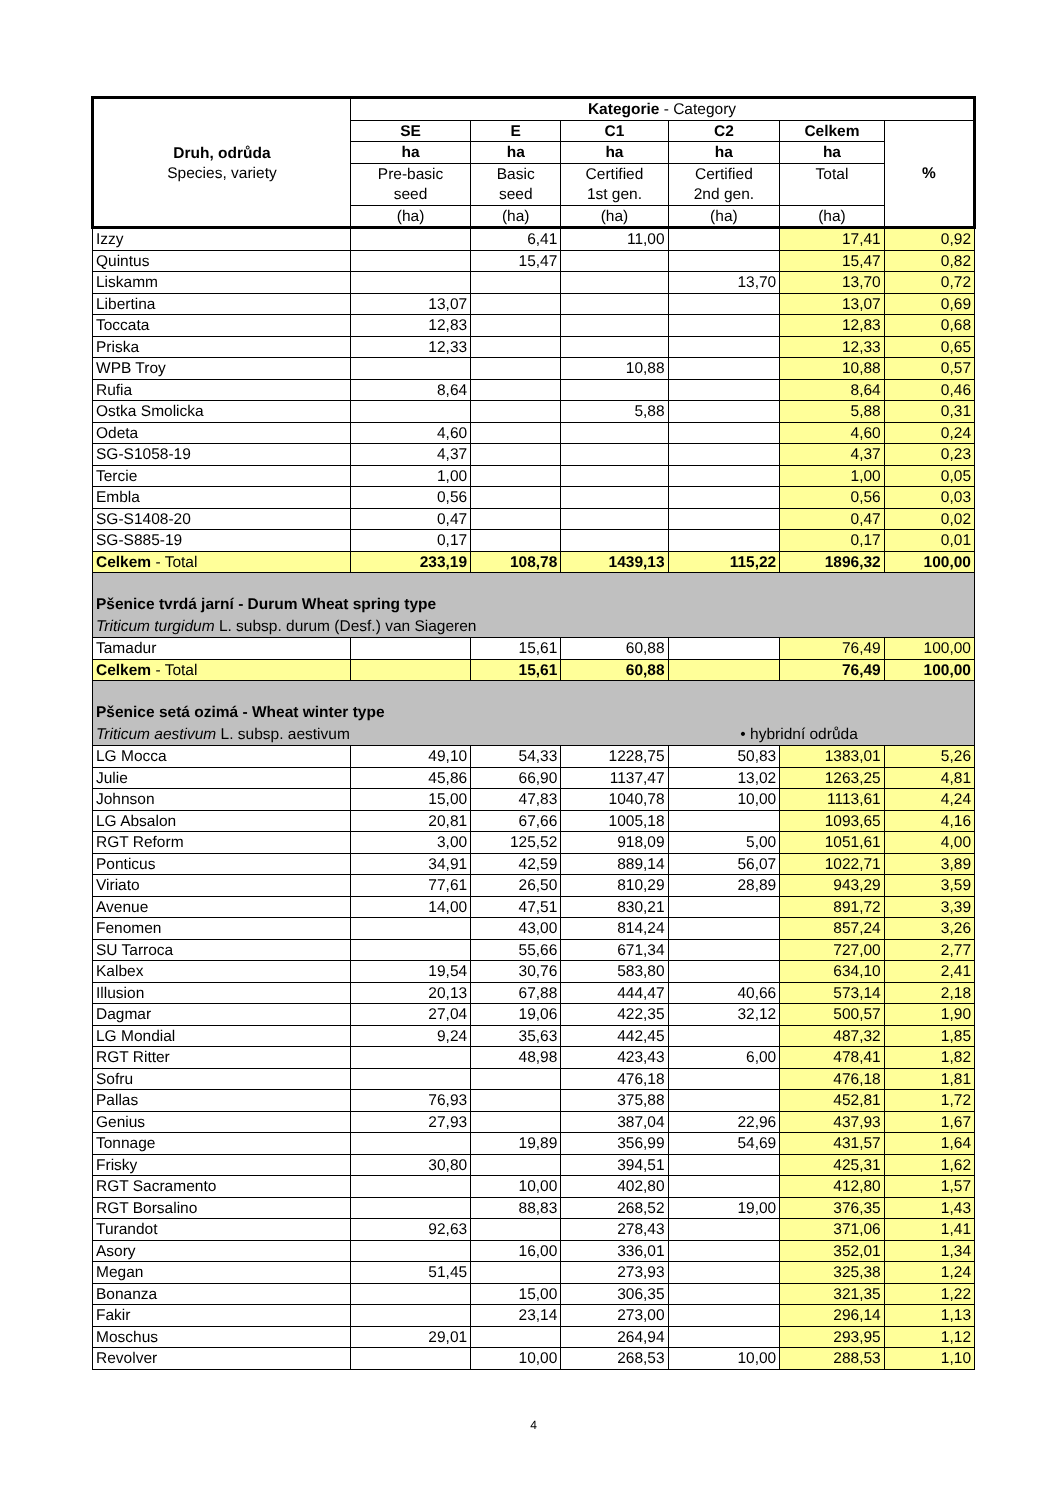| Druh, odrůda Species, variety | Kategorie - Category | | | | | |
| --- | --- | --- | --- | --- | --- | --- |
| | SE | E | C1 | C2 | Celkem | % |
| | ha | ha | ha | ha | ha | |
| | Pre-basic | Basic | Certified | Certified | Total | |
| | seed | seed | 1st gen. | 2nd gen. | | |
| | (ha) | (ha) | (ha) | (ha) | (ha) | |
| Izzy | | 6,41 | 11,00 | | 17,41 | 0,92 |
| Quintus | | 15,47 | | | 15,47 | 0,82 |
| Liskamm | | | | 13,70 | 13,70 | 0,72 |
| Libertina | 13,07 | | | | 13,07 | 0,69 |
| Toccata | 12,83 | | | | 12,83 | 0,68 |
| Priska | 12,33 | | | | 12,33 | 0,65 |
| WPB Troy | | | 10,88 | | 10,88 | 0,57 |
| Rufia | 8,64 | | | | 8,64 | 0,46 |
| Ostka Smolicka | | | 5,88 | | 5,88 | 0,31 |
| Odeta | 4,60 | | | | 4,60 | 0,24 |
| SG-S1058-19 | 4,37 | | | | 4,37 | 0,23 |
| Tercie | 1,00 | | | | 1,00 | 0,05 |
| Embla | 0,56 | | | | 0,56 | 0,03 |
| SG-S1408-20 | 0,47 | | | | 0,47 | 0,02 |
| SG-S885-19 | 0,17 | | | | 0,17 | 0,01 |
| Celkem - Total | 233,19 | 108,78 | 1439,13 | 115,22 | 1896,32 | 100,00 |
| Pšenice tvrdá jarní - Durum Wheat spring type Triticum turgidum L. subsp. durum (Desf.) van Siageren | | | | | | |
| Tamadur | | 15,61 | 60,88 | | 76,49 | 100,00 |
| Celkem - Total | | 15,61 | 60,88 | | 76,49 | 100,00 |
| Pšenice setá ozimá - Wheat winter type Triticum aestivum L. subsp. aestivum • hybridní odrůda | | | | | | |
| LG Mocca | 49,10 | 54,33 | 1228,75 | 50,83 | 1383,01 | 5,26 |
| Julie | 45,86 | 66,90 | 1137,47 | 13,02 | 1263,25 | 4,81 |
| Johnson | 15,00 | 47,83 | 1040,78 | 10,00 | 1113,61 | 4,24 |
| LG Absalon | 20,81 | 67,66 | 1005,18 | | 1093,65 | 4,16 |
| RGT Reform | 3,00 | 125,52 | 918,09 | 5,00 | 1051,61 | 4,00 |
| Ponticus | 34,91 | 42,59 | 889,14 | 56,07 | 1022,71 | 3,89 |
| Viriato | 77,61 | 26,50 | 810,29 | 28,89 | 943,29 | 3,59 |
| Avenue | 14,00 | 47,51 | 830,21 | | 891,72 | 3,39 |
| Fenomen | | 43,00 | 814,24 | | 857,24 | 3,26 |
| SU Tarroca | | 55,66 | 671,34 | | 727,00 | 2,77 |
| Kalbex | 19,54 | 30,76 | 583,80 | | 634,10 | 2,41 |
| Illusion | 20,13 | 67,88 | 444,47 | 40,66 | 573,14 | 2,18 |
| Dagmar | 27,04 | 19,06 | 422,35 | 32,12 | 500,57 | 1,90 |
| LG Mondial | 9,24 | 35,63 | 442,45 | | 487,32 | 1,85 |
| RGT Ritter | | 48,98 | 423,43 | 6,00 | 478,41 | 1,82 |
| Sofru | | | 476,18 | | 476,18 | 1,81 |
| Pallas | 76,93 | | 375,88 | | 452,81 | 1,72 |
| Genius | 27,93 | | 387,04 | 22,96 | 437,93 | 1,67 |
| Tonnage | | 19,89 | 356,99 | 54,69 | 431,57 | 1,64 |
| Frisky | 30,80 | | 394,51 | | 425,31 | 1,62 |
| RGT Sacramento | | 10,00 | 402,80 | | 412,80 | 1,57 |
| RGT Borsalino | | 88,83 | 268,52 | 19,00 | 376,35 | 1,43 |
| Turandot | 92,63 | | 278,43 | | 371,06 | 1,41 |
| Asory | | 16,00 | 336,01 | | 352,01 | 1,34 |
| Megan | 51,45 | | 273,93 | | 325,38 | 1,24 |
| Bonanza | | 15,00 | 306,35 | | 321,35 | 1,22 |
| Fakir | | 23,14 | 273,00 | | 296,14 | 1,13 |
| Moschus | 29,01 | | 264,94 | | 293,95 | 1,12 |
| Revolver | | 10,00 | 268,53 | 10,00 | 288,53 | 1,10 |
4